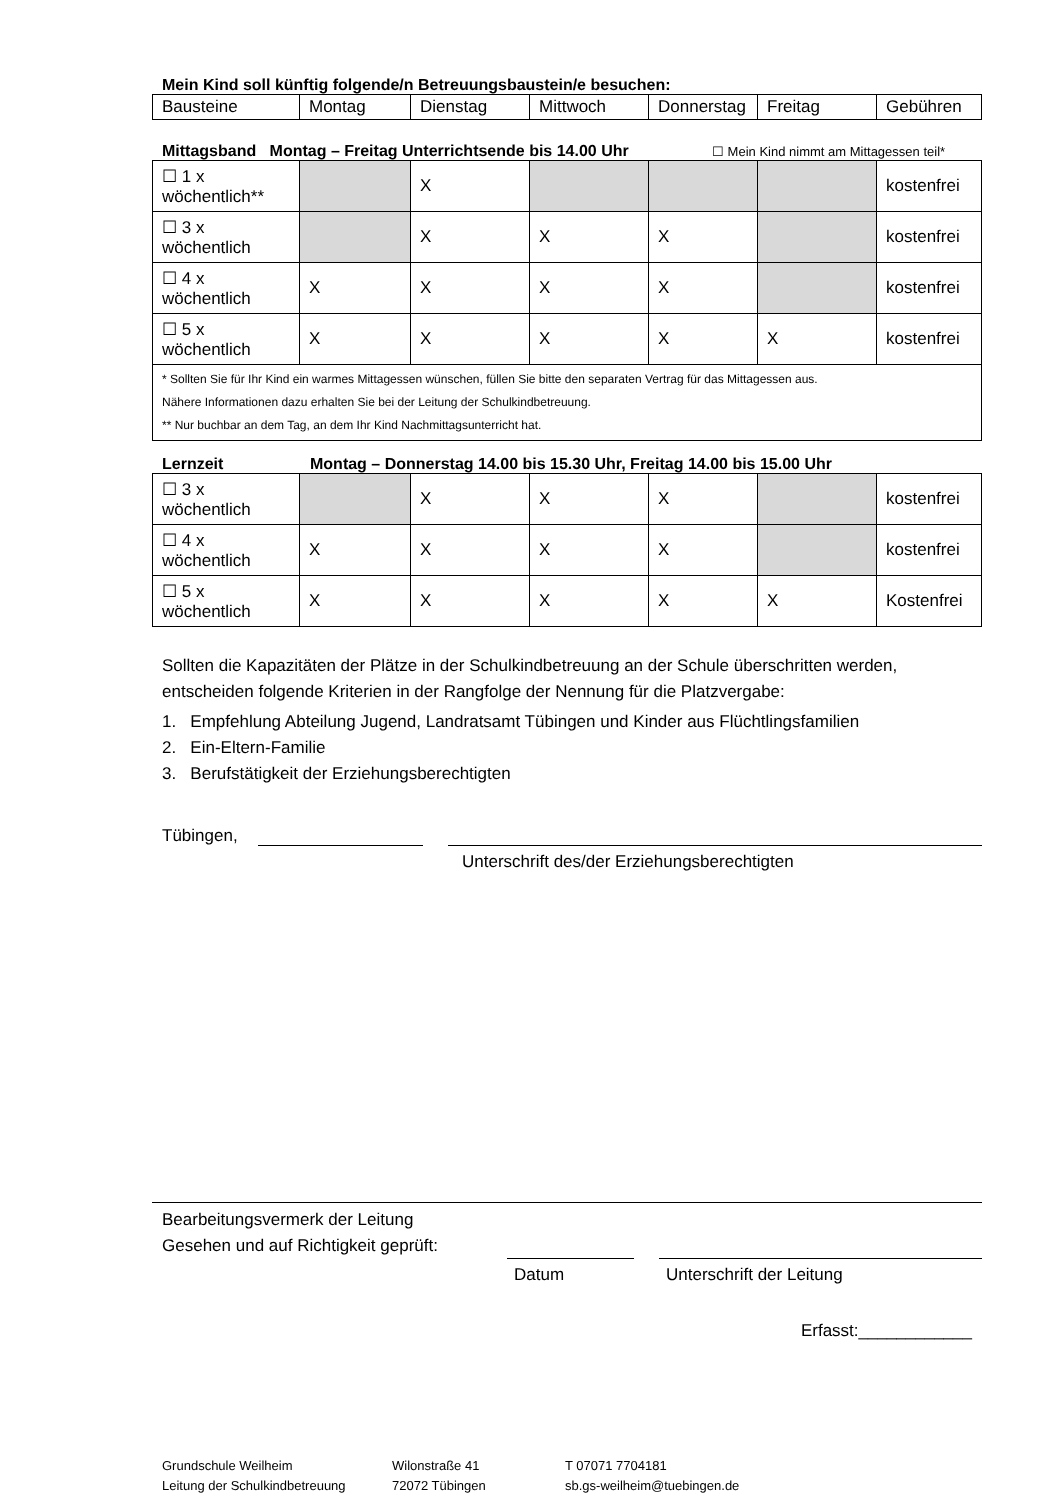Mein Kind soll künftig folgende/n Betreuungsbaustein/e besuchen:
| Bausteine | Montag | Dienstag | Mittwoch | Donnerstag | Freitag | Gebühren |
Mittagsband Montag – Freitag Unterrichtsende bis 14.00 Uhr
☐ Mein Kind nimmt am Mittagessen teil*
| ☐ 1 x wöchentlich** | | X | | | | kostenfrei |
| ☐ 3 x wöchentlich | | X | X | X | | kostenfrei |
| ☐ 4 x wöchentlich | X | X | X | X | | kostenfrei |
| ☐ 5 x wöchentlich | X | X | X | X | X | kostenfrei |
| * Sollten Sie für Ihr Kind ein warmes Mittagessen wünschen, füllen Sie bitte den separaten Vertrag für das Mittagessen aus. Nähere Informationen dazu erhalten Sie bei der Leitung der Schulkindbetreuung. ** Nur buchbar an dem Tag, an dem Ihr Kind Nachmittagsunterricht hat. | | | | | | |
Lernzeit Montag – Donnerstag 14.00 bis 15.30 Uhr, Freitag 14.00 bis 15.00 Uhr
| ☐ 3 x wöchentlich | | X | X | X | | kostenfrei |
| ☐ 4 x wöchentlich | X | X | X | X | | kostenfrei |
| ☐ 5 x wöchentlich | X | X | X | X | X | Kostenfrei |
Sollten die Kapazitäten der Plätze in der Schulkindbetreuung an der Schule überschritten werden, entscheiden folgende Kriterien in der Rangfolge der Nennung für die Platzvergabe:
1. Empfehlung Abteilung Jugend, Landratsamt Tübingen und Kinder aus Flüchtlingsfamilien
2. Ein-Eltern-Familie
3. Berufstätigkeit der Erziehungsberechtigten
Tübingen,
Unterschrift des/der Erziehungsberechtigten
Bearbeitungsvermerk der Leitung
Gesehen und auf Richtigkeit geprüft:
Datum Unterschrift der Leitung
Erfasst:____________
Grundschule Weilheim
Leitung der Schulkindbetreuung
Wilonstraße 41
72072 Tübingen
T 07071 7704181
sb.gs-weilheim@tuebingen.de